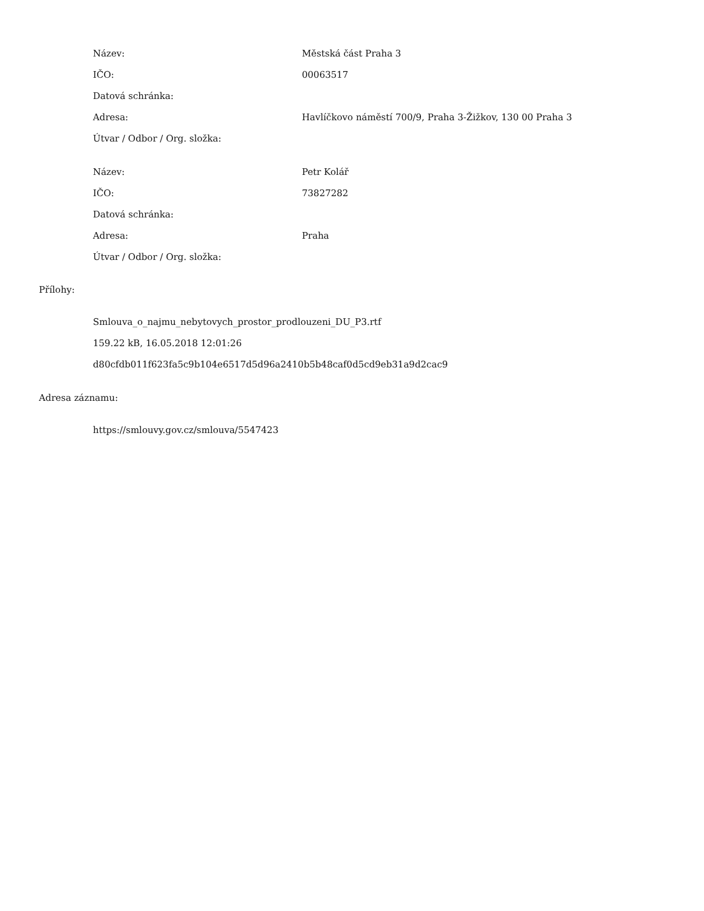| Název: | Městská část Praha 3 |
| IČO: | 00063517 |
| Datová schránka: | |
| Adresa: | Havlíčkovo náměstí 700/9, Praha 3-Žižkov, 130 00 Praha 3 |
| Útvar / Odbor / Org. složka: | |
| Název: | Petr Kolář |
| IČO: | 73827282 |
| Datová schránka: | |
| Adresa: | Praha |
| Útvar / Odbor / Org. složka: | |
Přílohy:
Smlouva_o_najmu_nebytovych_prostor_prodlouzeni_DU_P3.rtf
159.22 kB, 16.05.2018 12:01:26
d80cfdb011f623fa5c9b104e6517d5d96a2410b5b48caf0d5cd9eb31a9d2cac9
Adresa záznamu:
https://smlouvy.gov.cz/smlouva/5547423